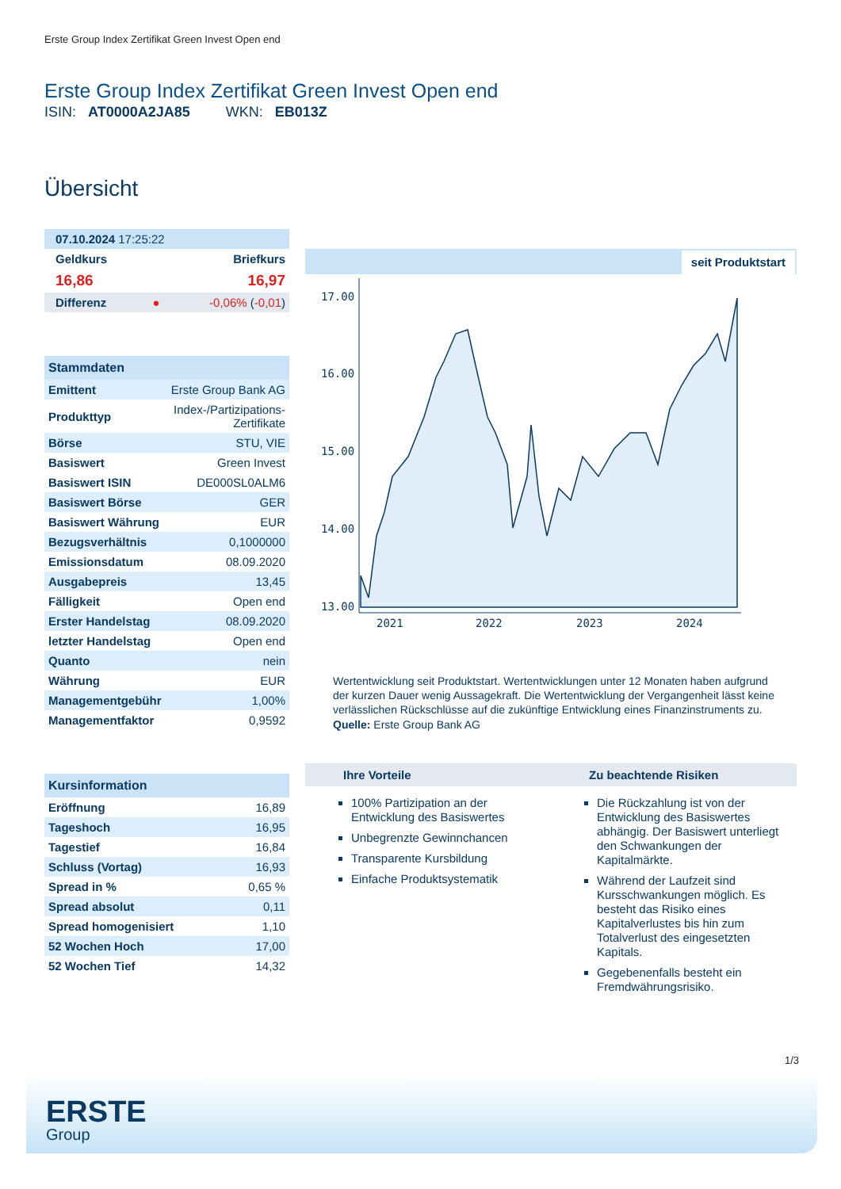Erste Group Index Zertifikat Green Invest Open end
Erste Group Index Zertifikat Green Invest Open end
ISIN: AT0000A2JA85 WKN: EB013Z
Übersicht
| 07.10.2024 17:25:22 | |
| Geldkurs | Briefkurs |
| 16,86 | 16,97 |
| Differenz ● | -0,06% ( -0,01 ) |
| Stammdaten | |
| --- | --- |
| Emittent | Erste Group Bank AG |
| Produkttyp | Index-/Partizipations- Zertifikate |
| Börse | STU, VIE |
| Basiswert | Green Invest |
| Basiswert ISIN | DE000SL0ALM6 |
| Basiswert Börse | GER |
| Basiswert Währung | EUR |
| Bezugsverhältnis | 0,1000000 |
| Emissionsdatum | 08.09.2020 |
| Ausgabepreis | 13,45 |
| Fälligkeit | Open end |
| Erster Handelstag | 08.09.2020 |
| letzter Handelstag | Open end |
| Quanto | nein |
| Währung | EUR |
| Managementgebühr | 1,00% |
| Managementfaktor | 0,9592 |
| Kursinformation | |
| --- | --- |
| Eröffnung | 16,89 |
| Tageshoch | 16,95 |
| Tagestief | 16,84 |
| Schluss (Vortag) | 16,93 |
| Spread in % | 0,65 % |
| Spread absolut | 0,11 |
| Spread homogenisiert | 1,10 |
| 52 Wochen Hoch | 17,00 |
| 52 Wochen Tief | 14,32 |
seit Produktstart
17.00
16.00
15.00
14.00
13.00
2021
2022
2023
2024
Wertentwicklung seit Produktstart. Wertentwicklungen unter 12 Monaten haben aufgrund der kurzen Dauer wenig Aussagekraft. Die Wertentwicklung der Vergangenheit lässt keine verlässlichen Rückschlüsse auf die zukünftige Entwicklung eines Finanzinstruments zu.
Quelle: Erste Group Bank AG
Ihre Vorteile
100% Partizipation an der Entwicklung des Basiswertes
Unbegrenzte Gewinnchancen
Transparente Kursbildung
Einfache Produktsystematik
Zu beachtende Risiken
Die Rückzahlung ist von der Entwicklung des Basiswertes abhängig. Der Basiswert unterliegt den Schwankungen der Kapitalmärkte.
Während der Laufzeit sind Kursschwankungen möglich. Es besteht das Risiko eines Kapitalverlustes bis hin zum Totalverlust des eingesetzten Kapitals.
Gegebenenfalls besteht ein Fremdwährungsrisiko.
1/3
ERSTE
Group